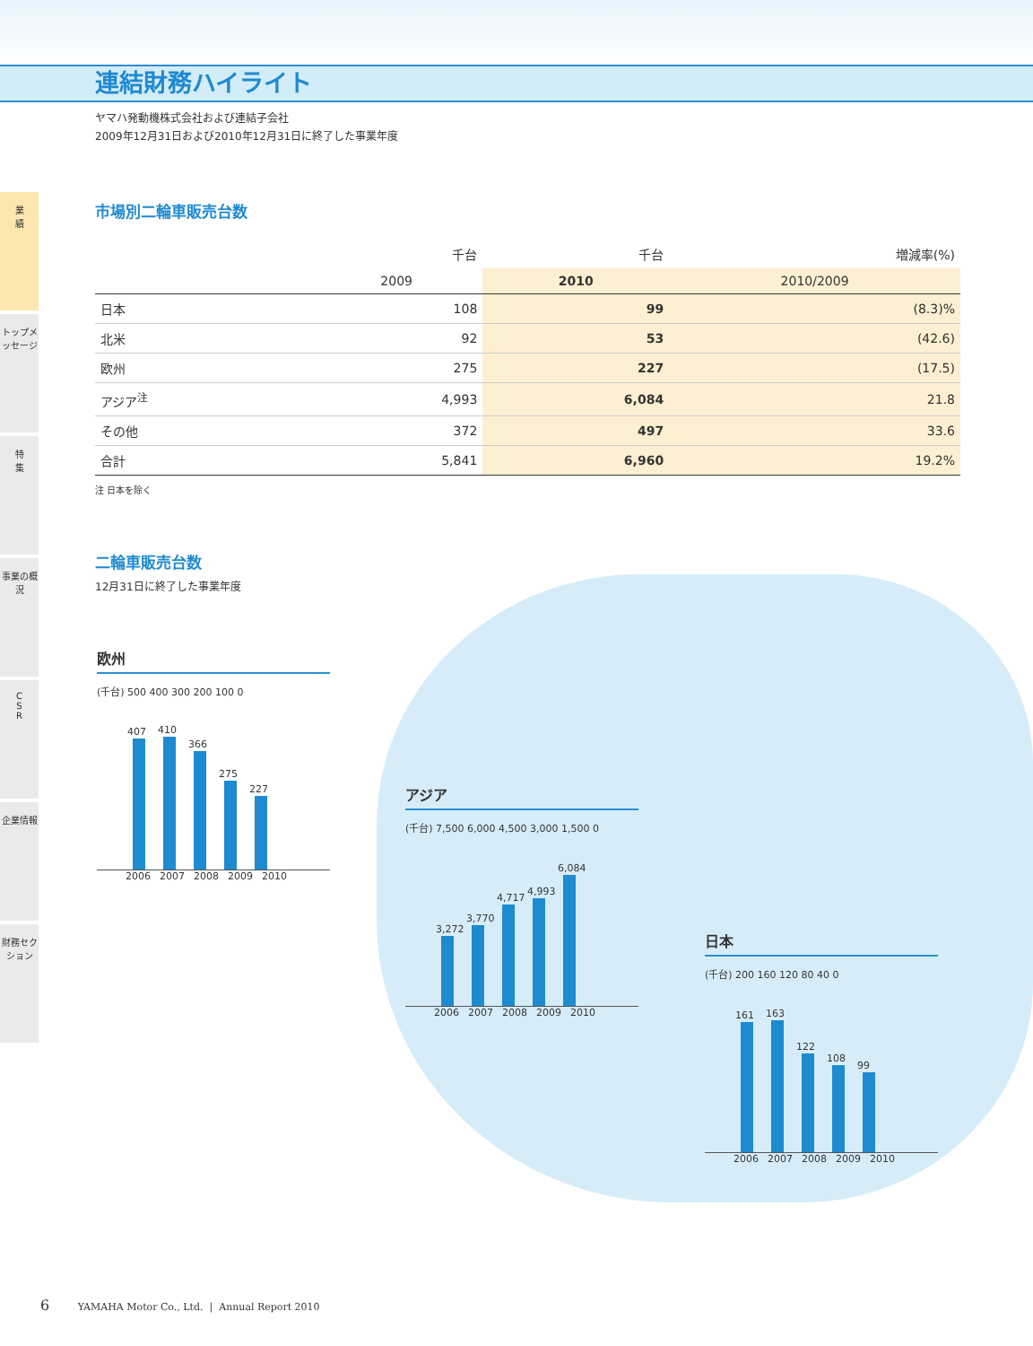連結財務ハイライト
ヤマハ発動機株式会社および連結子会社
2009年12月31日および2010年12月31日に終了した事業年度
業
績
トップメッセージ
特
集
事業の概況
C
S
R
企業情報
財務セクション
市場別二輪車販売台数
| | 千台 | 千台 | 増減率(%) |
| --- | --- | --- | --- |
| | 2009 | 2010 | 2010/2009 |
| 日本 | 108 | 99 | (8.3)% |
| 北米 | 92 | 53 | (42.6) |
| 欧州 | 275 | 227 | (17.5) |
| アジア<sup>注</sup> | 4,993 | 6,084 | 21.8 |
| その他 | 372 | 497 | 33.6 |
| 合計 | 5,841 | 6,960 | 19.2% |
注 日本を除く
二輪車販売台数
12月31日に終了した事業年度
欧州
(千台) 500 400 300 200 100 0
407
410
366
275
227
2006 2007 2008 2009 2010
アジア
(千台) 7,500 6,000 4,500 3,000 1,500 0
3,272
3,770
4,717
4,993
6,084
2006 2007 2008 2009 2010
日本
(千台) 200 160 120 80 40 0
161
163
122
108
99
2006 2007 2008 2009 2010
6 YAMAHA Motor Co., Ltd. | Annual Report 2010